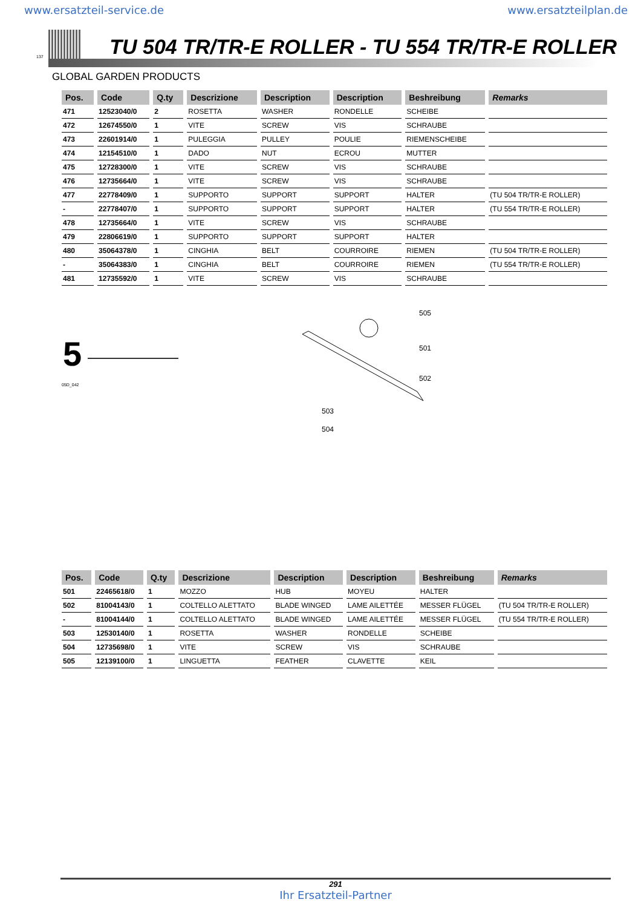www.ersatzteil-service.de www.ersatzteilplan.de
137
TU 504 TR/TR-E ROLLER - TU 554 TR/TR-E ROLLER
GLOBAL GARDEN PRODUCTS
| Pos. | Code | Q.ty | Descrizione | Description | Description | Beshreibung | Remarks |
| --- | --- | --- | --- | --- | --- | --- | --- |
| 471 | 12523040/0 | 2 | ROSETTA | WASHER | RONDELLE | SCHEIBE | |
| 472 | 12674550/0 | 1 | VITE | SCREW | VIS | SCHRAUBE | |
| 473 | 22601914/0 | 1 | PULEGGIA | PULLEY | POULIE | RIEMENSCHEIBE | |
| 474 | 12154510/0 | 1 | DADO | NUT | ECROU | MUTTER | |
| 475 | 12728300/0 | 1 | VITE | SCREW | VIS | SCHRAUBE | |
| 476 | 12735664/0 | 1 | VITE | SCREW | VIS | SCHRAUBE | |
| 477 | 22778409/0 | 1 | SUPPORTO | SUPPORT | SUPPORT | HALTER | (TU 504 TR/TR-E ROLLER) |
| - | 22778407/0 | 1 | SUPPORTO | SUPPORT | SUPPORT | HALTER | (TU 554 TR/TR-E ROLLER) |
| 478 | 12735664/0 | 1 | VITE | SCREW | VIS | SCHRAUBE | |
| 479 | 22806619/0 | 1 | SUPPORTO | SUPPORT | SUPPORT | HALTER | |
| 480 | 35064378/0 | 1 | CINGHIA | BELT | COURROIRE | RIEMEN | (TU 504 TR/TR-E ROLLER) |
| - | 35064383/0 | 1 | CINGHIA | BELT | COURROIRE | RIEMEN | (TU 554 TR/TR-E ROLLER) |
| 481 | 12735592/0 | 1 | VITE | SCREW | VIS | SCHRAUBE | |
5
05D_042
505
501
502
503
504
| Pos. | Code | Q.ty | Descrizione | Description | Description | Beshreibung | Remarks |
| --- | --- | --- | --- | --- | --- | --- | --- |
| 501 | 22465618/0 | 1 | MOZZO | HUB | MOYEU | HALTER | |
| 502 | 81004143/0 | 1 | COLTELLO ALETTATO | BLADE WINGED | LAME AILETTÉE | MESSER FLÜGEL | (TU 504 TR/TR-E ROLLER) |
| - | 81004144/0 | 1 | COLTELLO ALETTATO | BLADE WINGED | LAME AILETTÉE | MESSER FLÜGEL | (TU 554 TR/TR-E ROLLER) |
| 503 | 12530140/0 | 1 | ROSETTA | WASHER | RONDELLE | SCHEIBE | |
| 504 | 12735698/0 | 1 | VITE | SCREW | VIS | SCHRAUBE | |
| 505 | 12139100/0 | 1 | LINGUETTA | FEATHER | CLAVETTE | KEIL | |
291
Ihr Ersatzteil-Partner